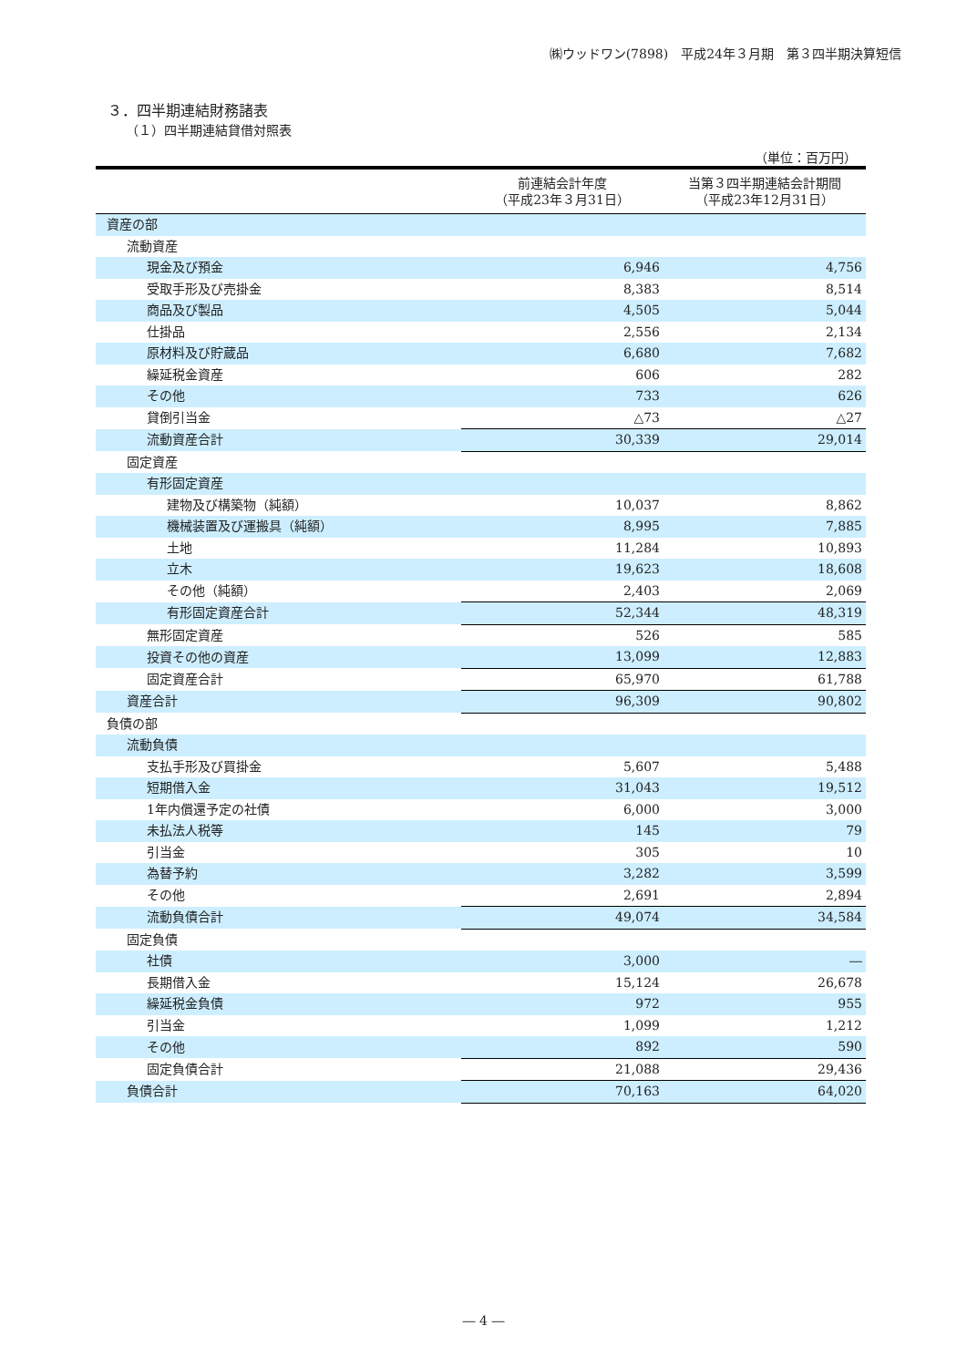㈱ウッドワン(7898)　平成24年３月期　第３四半期決算短信
３．四半期連結財務諸表
（１）四半期連結貸借対照表
（単位：百万円）
| | 前連結会計年度 （平成23年３月31日） | 当第３四半期連結会計期間 （平成23年12月31日） |
| --- | --- | --- |
| 資産の部 | | |
| 流動資産 | | |
| 現金及び預金 | 6,946 | 4,756 |
| 受取手形及び売掛金 | 8,383 | 8,514 |
| 商品及び製品 | 4,505 | 5,044 |
| 仕掛品 | 2,556 | 2,134 |
| 原材料及び貯蔵品 | 6,680 | 7,682 |
| 繰延税金資産 | 606 | 282 |
| その他 | 733 | 626 |
| 貸倒引当金 | △73 | △27 |
| 流動資産合計 | 30,339 | 29,014 |
| 固定資産 | | |
| 有形固定資産 | | |
| 建物及び構築物（純額） | 10,037 | 8,862 |
| 機械装置及び運搬具（純額） | 8,995 | 7,885 |
| 土地 | 11,284 | 10,893 |
| 立木 | 19,623 | 18,608 |
| その他（純額） | 2,403 | 2,069 |
| 有形固定資産合計 | 52,344 | 48,319 |
| 無形固定資産 | 526 | 585 |
| 投資その他の資産 | 13,099 | 12,883 |
| 固定資産合計 | 65,970 | 61,788 |
| 資産合計 | 96,309 | 90,802 |
| 負債の部 | | |
| 流動負債 | | |
| 支払手形及び買掛金 | 5,607 | 5,488 |
| 短期借入金 | 31,043 | 19,512 |
| 1年内償還予定の社債 | 6,000 | 3,000 |
| 未払法人税等 | 145 | 79 |
| 引当金 | 305 | 10 |
| 為替予約 | 3,282 | 3,599 |
| その他 | 2,691 | 2,894 |
| 流動負債合計 | 49,074 | 34,584 |
| 固定負債 | | |
| 社債 | 3,000 | ― |
| 長期借入金 | 15,124 | 26,678 |
| 繰延税金負債 | 972 | 955 |
| 引当金 | 1,099 | 1,212 |
| その他 | 892 | 590 |
| 固定負債合計 | 21,088 | 29,436 |
| 負債合計 | 70,163 | 64,020 |
― 4 ―